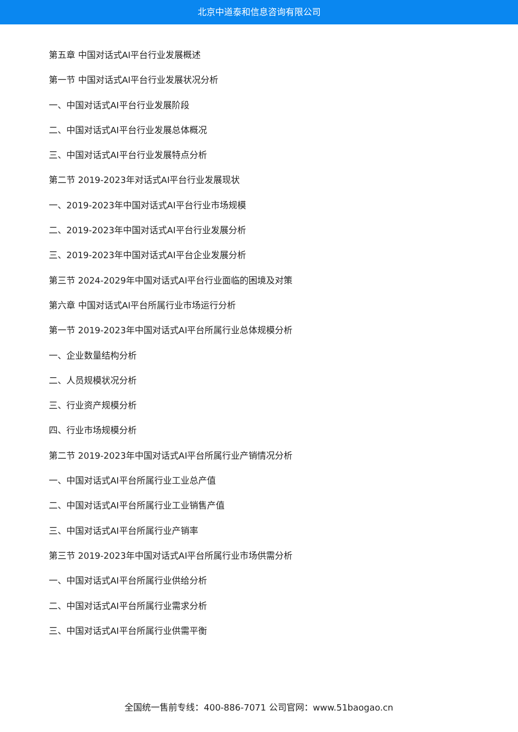北京中道泰和信息咨询有限公司
第五章 中国对话式AI平台行业发展概述
第一节 中国对话式AI平台行业发展状况分析
一、中国对话式AI平台行业发展阶段
二、中国对话式AI平台行业发展总体概况
三、中国对话式AI平台行业发展特点分析
第二节 2019-2023年对话式AI平台行业发展现状
一、2019-2023年中国对话式AI平台行业市场规模
二、2019-2023年中国对话式AI平台行业发展分析
三、2019-2023年中国对话式AI平台企业发展分析
第三节 2024-2029年中国对话式AI平台行业面临的困境及对策
第六章 中国对话式AI平台所属行业市场运行分析
第一节 2019-2023年中国对话式AI平台所属行业总体规模分析
一、企业数量结构分析
二、人员规模状况分析
三、行业资产规模分析
四、行业市场规模分析
第二节 2019-2023年中国对话式AI平台所属行业产销情况分析
一、中国对话式AI平台所属行业工业总产值
二、中国对话式AI平台所属行业工业销售产值
三、中国对话式AI平台所属行业产销率
第三节 2019-2023年中国对话式AI平台所属行业市场供需分析
一、中国对话式AI平台所属行业供给分析
二、中国对话式AI平台所属行业需求分析
三、中国对话式AI平台所属行业供需平衡
全国统一售前专线：400-886-7071 公司官网：www.51baogao.cn